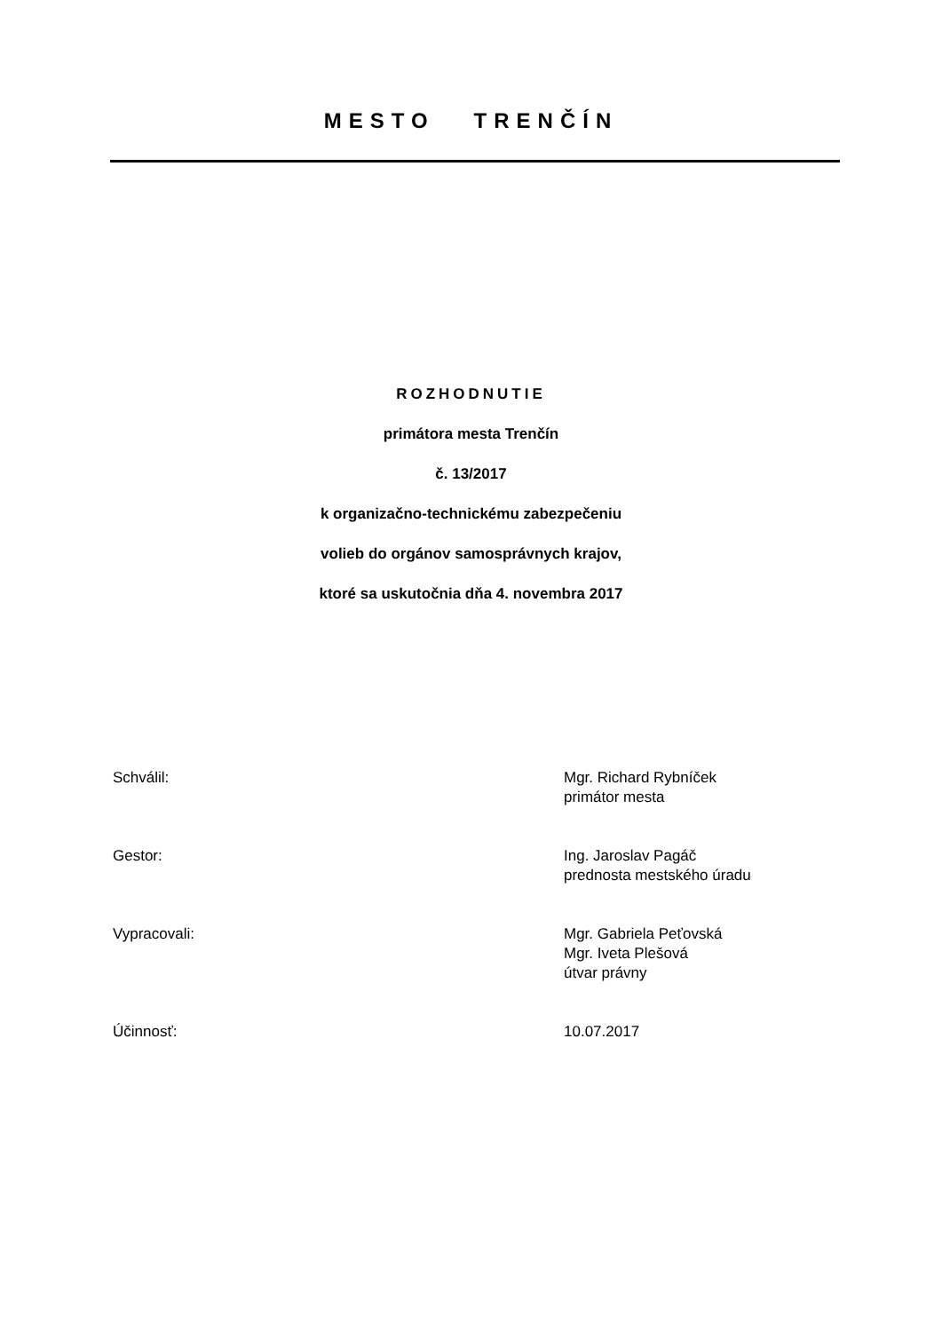MESTO TRENČÍN
ROZHODNUTIE
primátora mesta Trenčín
č. 13/2017
k organizačno-technickému zabezpečeniu
volieb do orgánov samosprávnych krajov,
ktoré sa uskutočnia dňa 4. novembra 2017
Schválil: Mgr. Richard Rybníček
primátor mesta
Gestor: Ing. Jaroslav Pagáč
prednosta mestského úradu
Vypracovali: Mgr. Gabriela Peťovská
Mgr. Iveta Plešová
útvar právny
Účinnosť: 10.07.2017